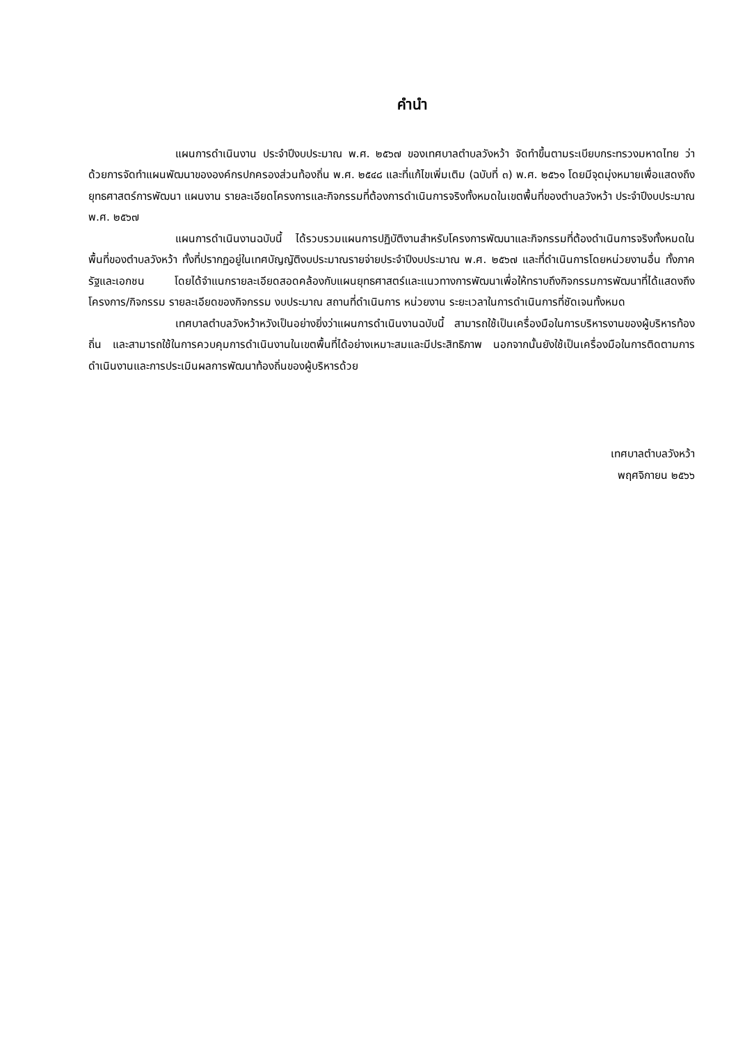คำนำ
แผนการดำเนินงาน ประจำปีงบประมาณ พ.ศ. ๒๕๖๗ ของเทศบาลตำบลวังหว้า จัดทำขึ้นตามระเบียบกระทรวงมหาดไทย ว่าด้วยการจัดทำแผนพัฒนาขององค์กรปกครองส่วนท้องถิ่น พ.ศ. ๒๕๔๘ และที่แก้ไขเพิ่มเติม (ฉบับที่ ๓) พ.ศ. ๒๕๖๑ โดยมีจุดมุ่งหมายเพื่อแสดงถึงยุทธศาสตร์การพัฒนา แผนงาน รายละเอียดโครงการและกิจกรรมที่ต้องการดำเนินการจริงทั้งหมดในเขตพื้นที่ของตำบลวังหว้า ประจำปีงบประมาณ พ.ศ. ๒๕๖๗
แผนการดำเนินงานฉบับนี้ ได้รวบรวมแผนการปฏิบัติงานสำหรับโครงการพัฒนาและกิจกรรมที่ต้องดำเนินการจริงทั้งหมดในพื้นที่ของตำบลวังหว้า ทั้งที่ปรากฏอยู่ในเทศบัญญัติงบประมาณรายจ่ายประจำปีงบประมาณ พ.ศ. ๒๕๖๗ และที่ดำเนินการโดยหน่วยงานอื่น ทั้งภาครัฐและเอกชน โดยได้จำแนกรายละเอียดสอดคล้องกับแผนยุทธศาสตร์และแนวทางการพัฒนาเพื่อให้ทราบถึงกิจกรรมการพัฒนาที่ได้แสดงถึงโครงการ/กิจกรรม รายละเอียดของกิจกรรม งบประมาณ สถานที่ดำเนินการ หน่วยงาน ระยะเวลาในการดำเนินการที่ชัดเจนทั้งหมด
เทศบาลตำบลวังหว้าหวังเป็นอย่างยิ่งว่าแผนการดำเนินงานฉบับนี้ สามารถใช้เป็นเครื่องมือในการบริหารงานของผู้บริหารท้องถิ่น และสามารถใช้ในการควบคุมการดำเนินงานในเขตพื้นที่ได้อย่างเหมาะสมและมีประสิทธิภาพ นอกจากนั้นยังใช้เป็นเครื่องมือในการติดตามการดำเนินงานและการประเมินผลการพัฒนาท้องถิ่นของผู้บริหารด้วย
เทศบาลตำบลวังหว้า
พฤศจิกายน ๒๕๖๖